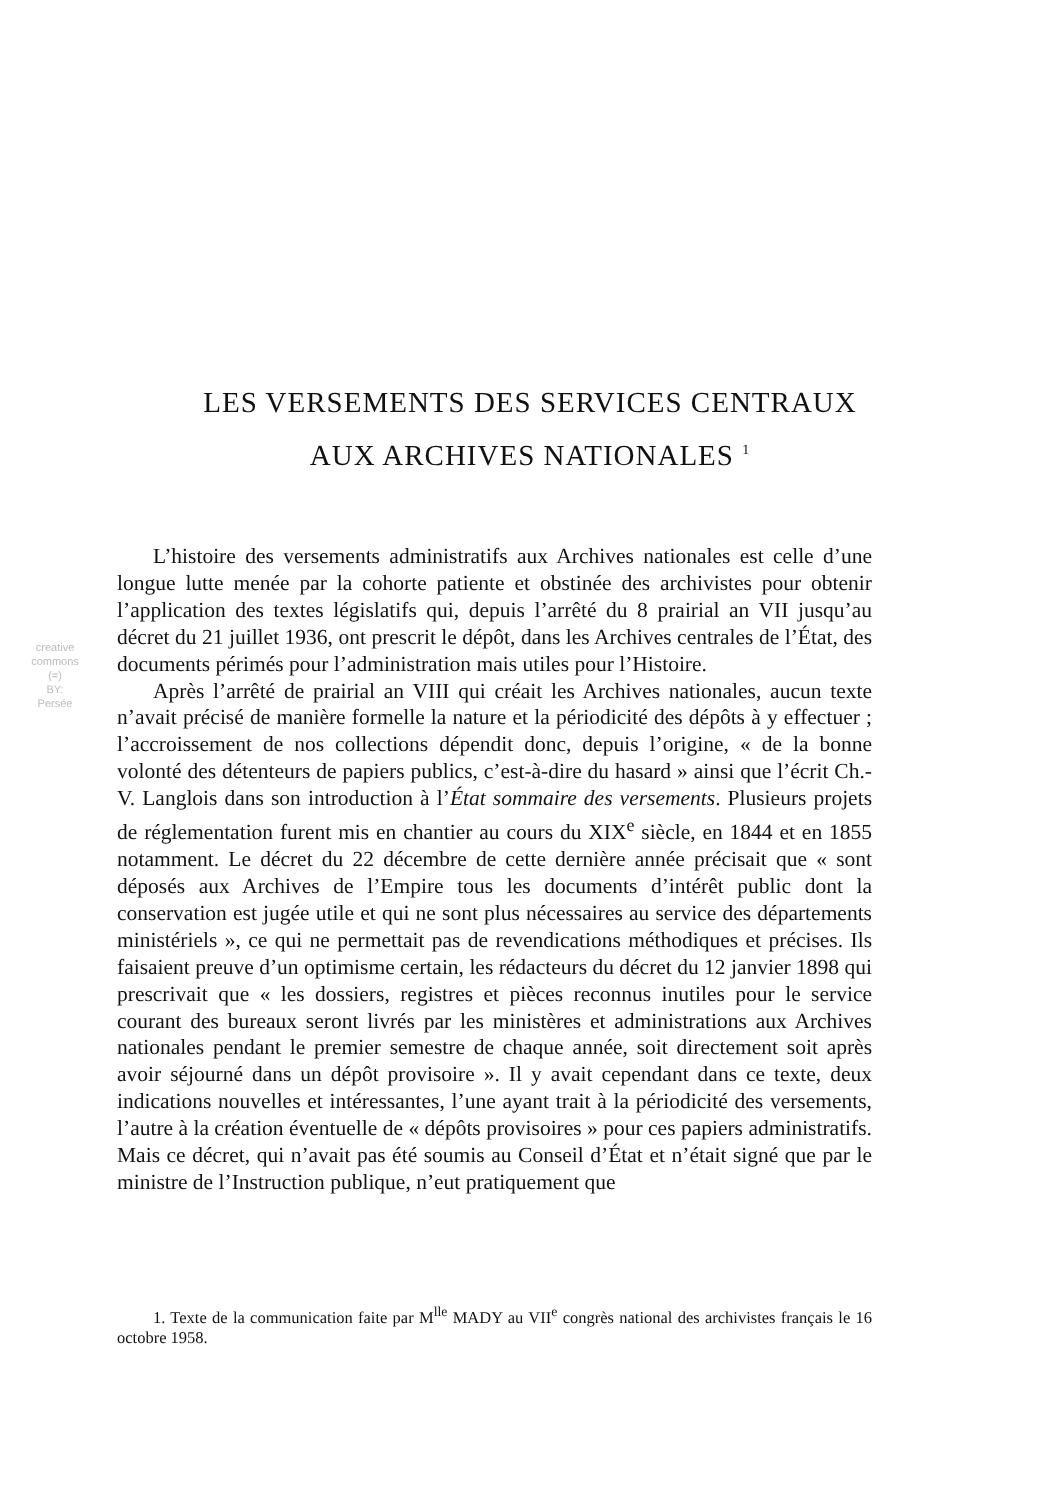LES VERSEMENTS DES SERVICES CENTRAUX
AUX ARCHIVES NATIONALES <sup>1</sup>
creative commons
(=)
BY:
Persée
L’histoire des versements administratifs aux Archives nationales est celle d’une longue lutte menée par la cohorte patiente et obstinée des archivistes pour obtenir l’application des textes législatifs qui, depuis l’arrêté du 8 prairial an VII jusqu’au décret du 21 juillet 1936, ont prescrit le dépôt, dans les Archives centrales de l’État, des documents périmés pour l’administration mais utiles pour l’Histoire.
Après l’arrêté de prairial an VIII qui créait les Archives nationales, aucun texte n’avait précisé de manière formelle la nature et la périodicité des dépôts à y effectuer ; l’accroissement de nos collections dépendit donc, depuis l’origine, « de la bonne volonté des détenteurs de papiers publics, c’est-à-dire du hasard » ainsi que l’écrit Ch.-V. Langlois dans son introduction à l’État sommaire des versements. Plusieurs projets de réglementation furent mis en chantier au cours du XIX<sup>e</sup> siècle, en 1844 et en 1855 notamment. Le décret du 22 décembre de cette dernière année précisait que « sont déposés aux Archives de l’Empire tous les documents d’intérêt public dont la conservation est jugée utile et qui ne sont plus nécessaires au service des départements ministériels », ce qui ne permettait pas de revendications méthodiques et précises. Ils faisaient preuve d’un optimisme certain, les rédacteurs du décret du 12 janvier 1898 qui prescrivait que « les dossiers, registres et pièces reconnus inutiles pour le service courant des bureaux seront livrés par les ministères et administrations aux Archives nationales pendant le premier semestre de chaque année, soit directement soit après avoir séjourné dans un dépôt provisoire ». Il y avait cependant dans ce texte, deux indications nouvelles et intéressantes, l’une ayant trait à la périodicité des versements, l’autre à la création éventuelle de « dépôts provisoires » pour ces papiers administratifs. Mais ce décret, qui n’avait pas été soumis au Conseil d’État et n’était signé que par le ministre de l’Instruction publique, n’eut pratiquement que
1. Texte de la communication faite par M<sup>lle</sup> MADY au VII<sup>e</sup> congrès national des archivistes français le 16 octobre 1958.